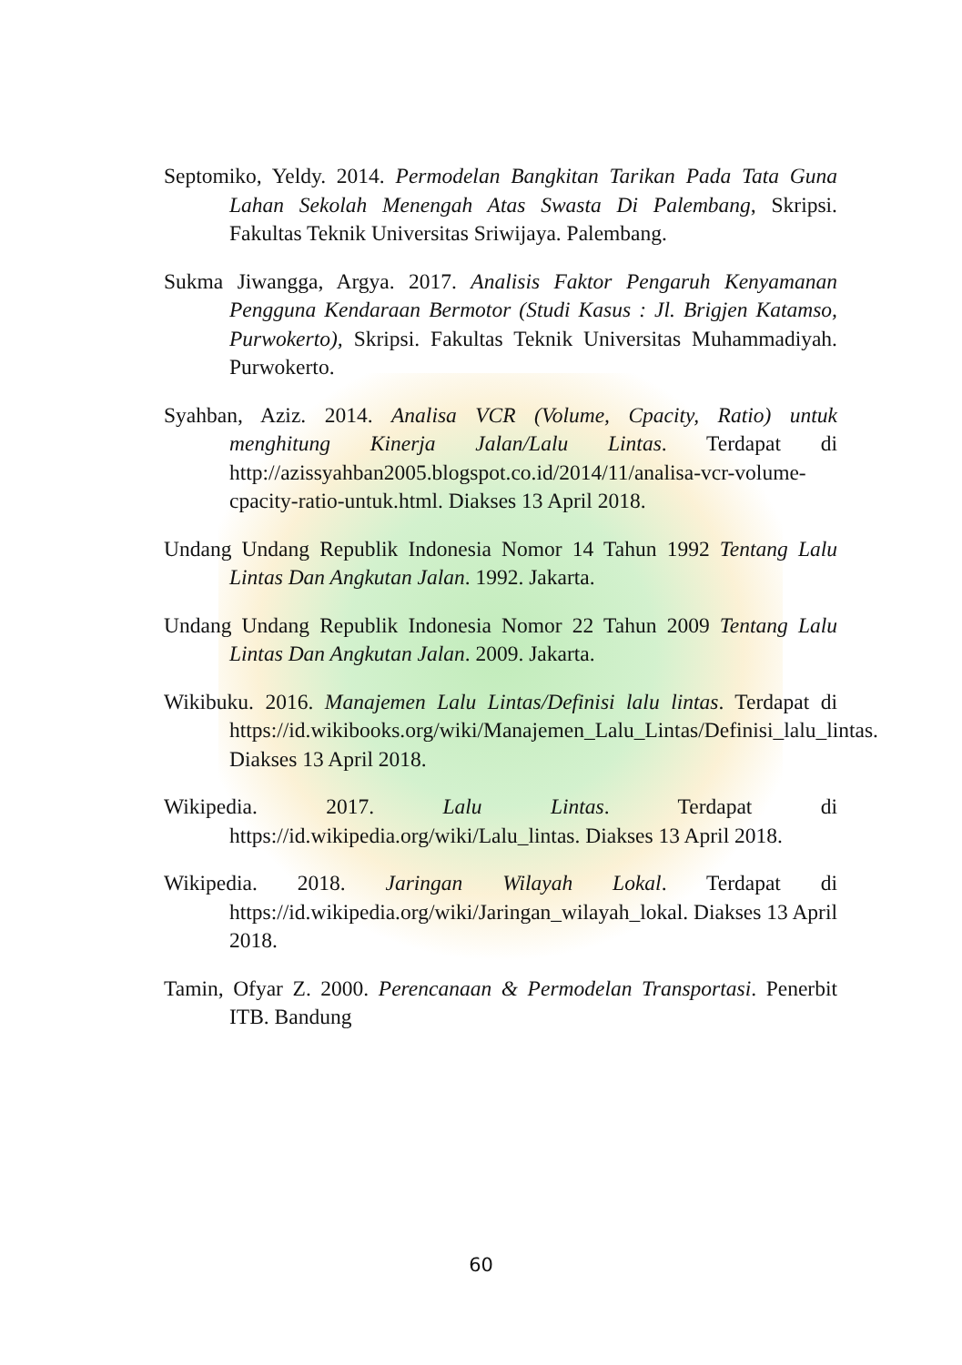Septomiko, Yeldy. 2014. Permodelan Bangkitan Tarikan Pada Tata Guna Lahan Sekolah Menengah Atas Swasta Di Palembang, Skripsi. Fakultas Teknik Universitas Sriwijaya. Palembang.
Sukma Jiwangga, Argya. 2017. Analisis Faktor Pengaruh Kenyamanan Pengguna Kendaraan Bermotor (Studi Kasus : Jl. Brigjen Katamso, Purwokerto), Skripsi. Fakultas Teknik Universitas Muhammadiyah. Purwokerto.
Syahban, Aziz. 2014. Analisa VCR (Volume, Cpacity, Ratio) untuk menghitung Kinerja Jalan/Lalu Lintas. Terdapat di http://azissyahban2005.blogspot.co.id/2014/11/analisa-vcr-volume-cpacity-ratio-untuk.html. Diakses 13 April 2018.
Undang Undang Republik Indonesia Nomor 14 Tahun 1992 Tentang Lalu Lintas Dan Angkutan Jalan. 1992. Jakarta.
Undang Undang Republik Indonesia Nomor 22 Tahun 2009 Tentang Lalu Lintas Dan Angkutan Jalan. 2009. Jakarta.
Wikibuku. 2016. Manajemen Lalu Lintas/Definisi lalu lintas. Terdapat di https://id.wikibooks.org/wiki/Manajemen_Lalu_Lintas/Definisi_lalu_lintas. Diakses 13 April 2018.
Wikipedia. 2017. Lalu Lintas. Terdapat di https://id.wikipedia.org/wiki/Lalu_lintas. Diakses 13 April 2018.
Wikipedia. 2018. Jaringan Wilayah Lokal. Terdapat di https://id.wikipedia.org/wiki/Jaringan_wilayah_lokal. Diakses 13 April 2018.
Tamin, Ofyar Z. 2000. Perencanaan & Permodelan Transportasi. Penerbit ITB. Bandung
60